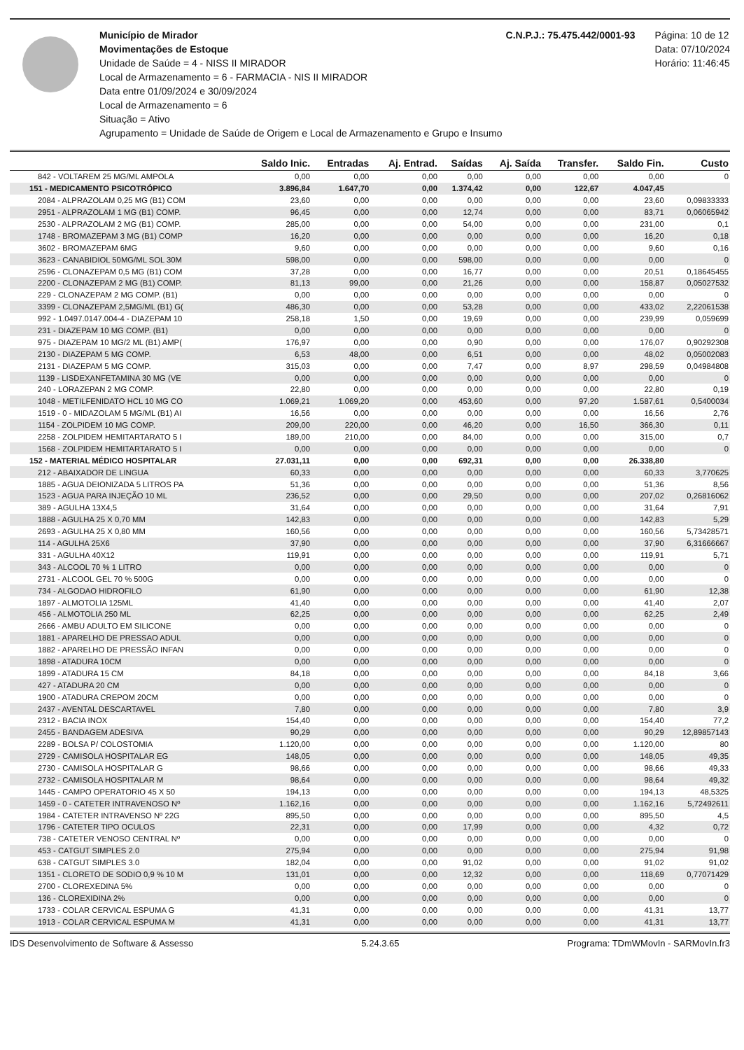Município de Mirador
Movimentações de Estoque
Unidade de Saúde = 4 - NISS II MIRADOR
Local de Armazenamento = 6 - FARMACIA - NIS II MIRADOR
Data entre 01/09/2024 e 30/09/2024
Local de Armazenamento = 6
Situação = Ativo
Agrupamento = Unidade de Saúde de Origem e Local de Armazenamento e Grupo e Insumo
C.N.P.J.: 75.475.442/0001-93 Página: 10 de 12
Data: 07/10/2024
Horário: 11:46:45
| | Saldo Inic. | Entradas | Aj. Entrad. | Saídas | Aj. Saída | Transfer. | Saldo Fin. | Custo |
| --- | --- | --- | --- | --- | --- | --- | --- | --- |
| 842 - VOLTAREM 25 MG/ML AMPOLA | 0,00 | 0,00 | 0,00 | 0,00 | 0,00 | 0,00 | 0,00 | 0 |
| 151 - MEDICAMENTO PSICOTRÓPICO | 3.896,84 | 1.647,70 | 0,00 | 1.374,42 | 0,00 | 122,67 | 4.047,45 | |
| 2084 - ALPRAZOLAM 0,25 MG (B1) COM | 23,60 | 0,00 | 0,00 | 0,00 | 0,00 | 0,00 | 23,60 | 0,09833333 |
| 2951 - ALPRAZOLAM 1 MG (B1) COMP. | 96,45 | 0,00 | 0,00 | 12,74 | 0,00 | 0,00 | 83,71 | 0,06065942 |
| 2530 - ALPRAZOLAM 2 MG (B1) COMP. | 285,00 | 0,00 | 0,00 | 54,00 | 0,00 | 0,00 | 231,00 | 0,1 |
| 1748 - BROMAZEPAM 3 MG (B1) COMP | 16,20 | 0,00 | 0,00 | 0,00 | 0,00 | 0,00 | 16,20 | 0,18 |
| 3602 - BROMAZEPAM 6MG | 9,60 | 0,00 | 0,00 | 0,00 | 0,00 | 0,00 | 9,60 | 0,16 |
| 3623 - CANABIDIOL 50MG/ML SOL 30M | 598,00 | 0,00 | 0,00 | 598,00 | 0,00 | 0,00 | 0,00 | 0 |
| 2596 - CLONAZEPAM 0,5 MG (B1) COM | 37,28 | 0,00 | 0,00 | 16,77 | 0,00 | 0,00 | 20,51 | 0,18645455 |
| 2200 - CLONAZEPAM 2 MG (B1) COMP. | 81,13 | 99,00 | 0,00 | 21,26 | 0,00 | 0,00 | 158,87 | 0,05027532 |
| 229 - CLONAZEPAM 2 MG COMP. (B1) | 0,00 | 0,00 | 0,00 | 0,00 | 0,00 | 0,00 | 0,00 | 0 |
| 3399 - CLONAZEPAM 2,5MG/ML (B1) G( | 486,30 | 0,00 | 0,00 | 53,28 | 0,00 | 0,00 | 433,02 | 2,22061538 |
| 992 - 1.0497.0147.004-4 - DIAZEPAM 10 | 258,18 | 1,50 | 0,00 | 19,69 | 0,00 | 0,00 | 239,99 | 0,059699 |
| 231 - DIAZEPAM 10 MG COMP. (B1) | 0,00 | 0,00 | 0,00 | 0,00 | 0,00 | 0,00 | 0,00 | 0 |
| 975 - DIAZEPAM 10 MG/2 ML (B1) AMP( | 176,97 | 0,00 | 0,00 | 0,90 | 0,00 | 0,00 | 176,07 | 0,90292308 |
| 2130 - DIAZEPAM 5 MG COMP. | 6,53 | 48,00 | 0,00 | 6,51 | 0,00 | 0,00 | 48,02 | 0,05002083 |
| 2131 - DIAZEPAM 5 MG COMP. | 315,03 | 0,00 | 0,00 | 7,47 | 0,00 | 8,97 | 298,59 | 0,04984808 |
| 1139 - LISDEXANFETAMINA 30 MG (VE | 0,00 | 0,00 | 0,00 | 0,00 | 0,00 | 0,00 | 0,00 | 0 |
| 240 - LORAZEPAN 2 MG COMP. | 22,80 | 0,00 | 0,00 | 0,00 | 0,00 | 0,00 | 22,80 | 0,19 |
| 1048 - METILFENIDATO HCL 10 MG CO | 1.069,21 | 1.069,20 | 0,00 | 453,60 | 0,00 | 97,20 | 1.587,61 | 0,5400034 |
| 1519 - 0 - MIDAZOLAM 5 MG/ML (B1) AI | 16,56 | 0,00 | 0,00 | 0,00 | 0,00 | 0,00 | 16,56 | 2,76 |
| 1154 - ZOLPIDEM 10 MG COMP. | 209,00 | 220,00 | 0,00 | 46,20 | 0,00 | 16,50 | 366,30 | 0,11 |
| 2258 - ZOLPIDEM HEMITARTARATO 5 I | 189,00 | 210,00 | 0,00 | 84,00 | 0,00 | 0,00 | 315,00 | 0,7 |
| 1568 - ZOLPIDEM HEMITARTARATO 5 I | 0,00 | 0,00 | 0,00 | 0,00 | 0,00 | 0,00 | 0,00 | 0 |
| 152 - MATERIAL MÉDICO HOSPITALAR | 27.031,11 | 0,00 | 0,00 | 692,31 | 0,00 | 0,00 | 26.338,80 | |
| 212 - ABAIXADOR DE LINGUA | 60,33 | 0,00 | 0,00 | 0,00 | 0,00 | 0,00 | 60,33 | 3,770625 |
| 1885 - AGUA DEIONIZADA 5 LITROS PA | 51,36 | 0,00 | 0,00 | 0,00 | 0,00 | 0,00 | 51,36 | 8,56 |
| 1523 - AGUA PARA INJEÇÃO 10 ML | 236,52 | 0,00 | 0,00 | 29,50 | 0,00 | 0,00 | 207,02 | 0,26816062 |
| 389 - AGULHA 13X4,5 | 31,64 | 0,00 | 0,00 | 0,00 | 0,00 | 0,00 | 31,64 | 7,91 |
| 1888 - AGULHA 25 X 0,70 MM | 142,83 | 0,00 | 0,00 | 0,00 | 0,00 | 0,00 | 142,83 | 5,29 |
| 2693 - AGULHA 25 X 0,80 MM | 160,56 | 0,00 | 0,00 | 0,00 | 0,00 | 0,00 | 160,56 | 5,73428571 |
| 114 - AGULHA 25X6 | 37,90 | 0,00 | 0,00 | 0,00 | 0,00 | 0,00 | 37,90 | 6,31666667 |
| 331 - AGULHA 40X12 | 119,91 | 0,00 | 0,00 | 0,00 | 0,00 | 0,00 | 119,91 | 5,71 |
| 343 - ALCOOL 70 % 1 LITRO | 0,00 | 0,00 | 0,00 | 0,00 | 0,00 | 0,00 | 0,00 | 0 |
| 2731 - ALCOOL GEL 70 % 500G | 0,00 | 0,00 | 0,00 | 0,00 | 0,00 | 0,00 | 0,00 | 0 |
| 734 - ALGODAO HIDROFILO | 61,90 | 0,00 | 0,00 | 0,00 | 0,00 | 0,00 | 61,90 | 12,38 |
| 1897 - ALMOTOLIA 125ML | 41,40 | 0,00 | 0,00 | 0,00 | 0,00 | 0,00 | 41,40 | 2,07 |
| 456 - ALMOTOLIA 250 ML | 62,25 | 0,00 | 0,00 | 0,00 | 0,00 | 0,00 | 62,25 | 2,49 |
| 2666 - AMBU ADULTO EM SILICONE | 0,00 | 0,00 | 0,00 | 0,00 | 0,00 | 0,00 | 0,00 | 0 |
| 1881 - APARELHO DE PRESSAO ADUL | 0,00 | 0,00 | 0,00 | 0,00 | 0,00 | 0,00 | 0,00 | 0 |
| 1882 - APARELHO DE PRESSÃO INFAN | 0,00 | 0,00 | 0,00 | 0,00 | 0,00 | 0,00 | 0,00 | 0 |
| 1898 - ATADURA 10CM | 0,00 | 0,00 | 0,00 | 0,00 | 0,00 | 0,00 | 0,00 | 0 |
| 1899 - ATADURA 15 CM | 84,18 | 0,00 | 0,00 | 0,00 | 0,00 | 0,00 | 84,18 | 3,66 |
| 427 - ATADURA 20 CM | 0,00 | 0,00 | 0,00 | 0,00 | 0,00 | 0,00 | 0,00 | 0 |
| 1900 - ATADURA CREPOM 20CM | 0,00 | 0,00 | 0,00 | 0,00 | 0,00 | 0,00 | 0,00 | 0 |
| 2437 - AVENTAL DESCARTAVEL | 7,80 | 0,00 | 0,00 | 0,00 | 0,00 | 0,00 | 7,80 | 3,9 |
| 2312 - BACIA INOX | 154,40 | 0,00 | 0,00 | 0,00 | 0,00 | 0,00 | 154,40 | 77,2 |
| 2455 - BANDAGEM ADESIVA | 90,29 | 0,00 | 0,00 | 0,00 | 0,00 | 0,00 | 90,29 | 12,89857143 |
| 2289 - BOLSA P/ COLOSTOMIA | 1.120,00 | 0,00 | 0,00 | 0,00 | 0,00 | 0,00 | 1.120,00 | 80 |
| 2729 - CAMISOLA HOSPITALAR EG | 148,05 | 0,00 | 0,00 | 0,00 | 0,00 | 0,00 | 148,05 | 49,35 |
| 2730 - CAMISOLA HOSPITALAR G | 98,66 | 0,00 | 0,00 | 0,00 | 0,00 | 0,00 | 98,66 | 49,33 |
| 2732 - CAMISOLA HOSPITALAR M | 98,64 | 0,00 | 0,00 | 0,00 | 0,00 | 0,00 | 98,64 | 49,32 |
| 1445 - CAMPO OPERATORIO 45 X 50 | 194,13 | 0,00 | 0,00 | 0,00 | 0,00 | 0,00 | 194,13 | 48,5325 |
| 1459 - 0 - CATETER INTRAVENOSO Nº | 1.162,16 | 0,00 | 0,00 | 0,00 | 0,00 | 0,00 | 1.162,16 | 5,72492611 |
| 1984 - CATETER INTRAVENSO Nº 22G | 895,50 | 0,00 | 0,00 | 0,00 | 0,00 | 0,00 | 895,50 | 4,5 |
| 1796 - CATETER TIPO OCULOS | 22,31 | 0,00 | 0,00 | 17,99 | 0,00 | 0,00 | 4,32 | 0,72 |
| 738 - CATETER VENOSO CENTRAL Nº | 0,00 | 0,00 | 0,00 | 0,00 | 0,00 | 0,00 | 0,00 | 0 |
| 453 - CATGUT SIMPLES 2.0 | 275,94 | 0,00 | 0,00 | 0,00 | 0,00 | 0,00 | 275,94 | 91,98 |
| 638 - CATGUT SIMPLES 3.0 | 182,04 | 0,00 | 0,00 | 91,02 | 0,00 | 0,00 | 91,02 | 91,02 |
| 1351 - CLORETO DE SODIO 0,9 % 10 M | 131,01 | 0,00 | 0,00 | 12,32 | 0,00 | 0,00 | 118,69 | 0,77071429 |
| 2700 - CLOREXEDINA 5% | 0,00 | 0,00 | 0,00 | 0,00 | 0,00 | 0,00 | 0,00 | 0 |
| 136 - CLOREXIDINA 2% | 0,00 | 0,00 | 0,00 | 0,00 | 0,00 | 0,00 | 0,00 | 0 |
| 1733 - COLAR CERVICAL ESPUMA G | 41,31 | 0,00 | 0,00 | 0,00 | 0,00 | 0,00 | 41,31 | 13,77 |
| 1913 - COLAR CERVICAL ESPUMA M | 41,31 | 0,00 | 0,00 | 0,00 | 0,00 | 0,00 | 41,31 | 13,77 |
IDS Desenvolvimento de Software & Assesso 5.24.3.65 Programa: TDmWMovIn - SARMovIn.fr3